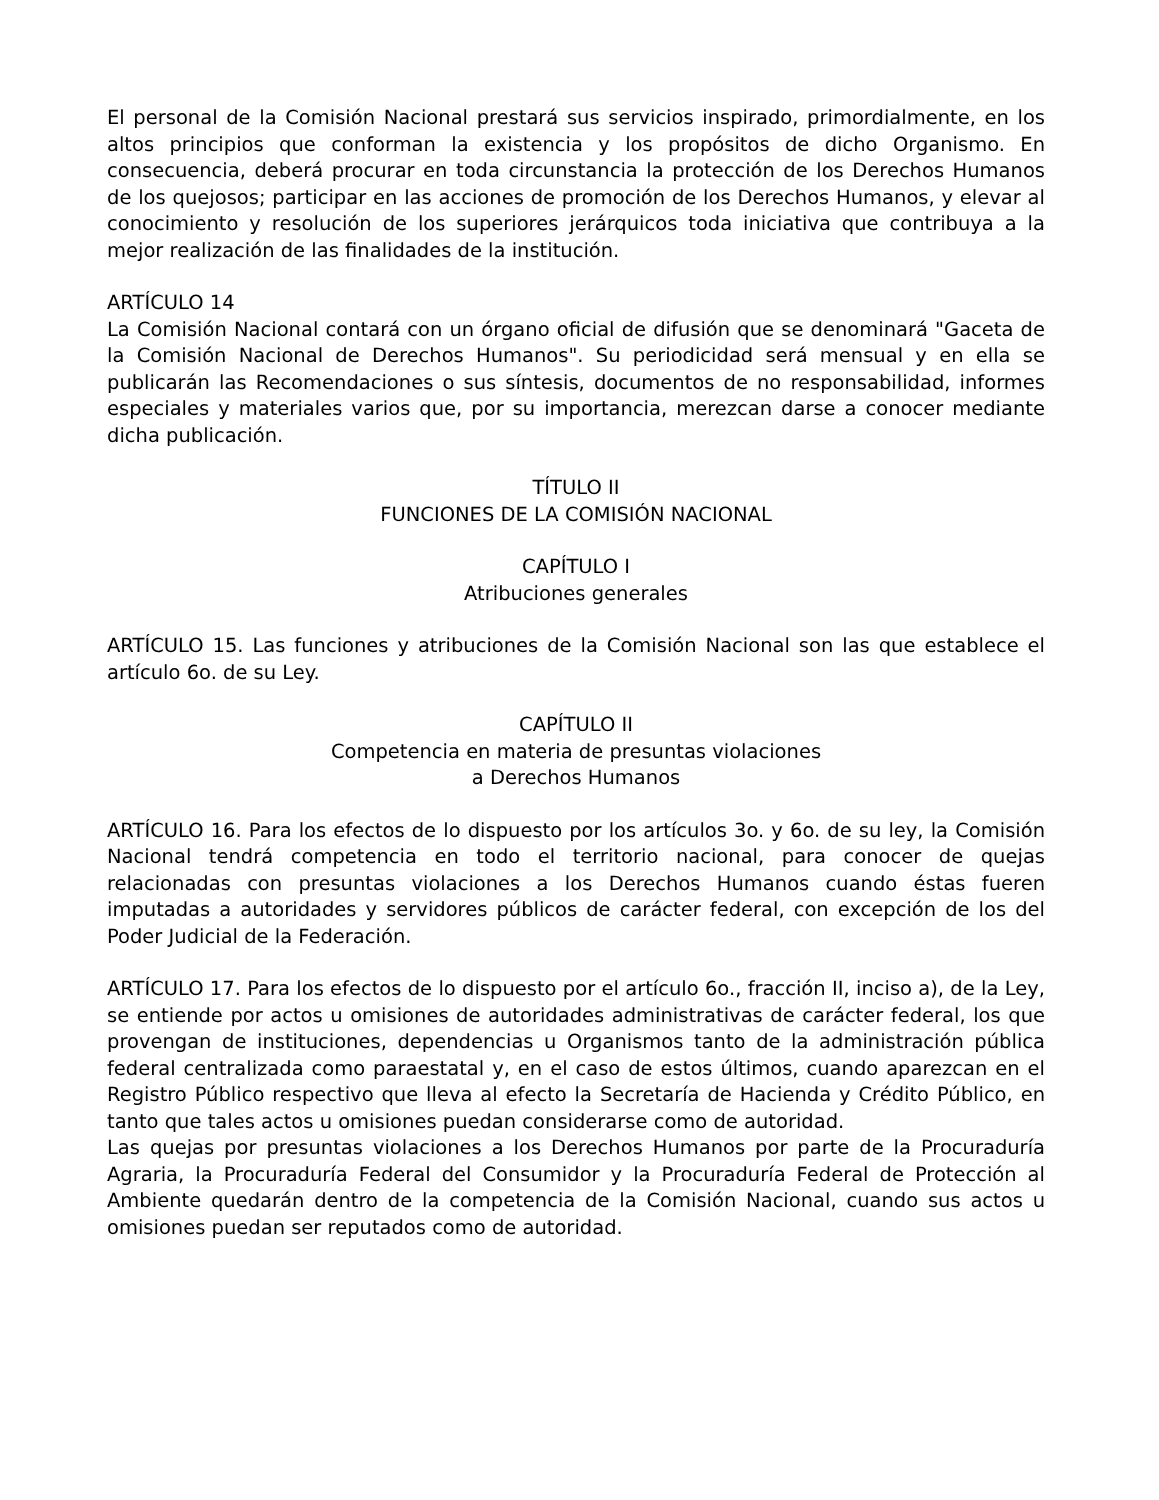El personal de la Comisión Nacional prestará sus servicios inspirado, primordialmente, en los altos principios que conforman la existencia y los propósitos de dicho Organismo. En consecuencia, deberá procurar en toda circunstancia la protección de los Derechos Humanos de los quejosos; participar en las acciones de promoción de los Derechos Humanos, y elevar al conocimiento y resolución de los superiores jerárquicos toda iniciativa que contribuya a la mejor realización de las finalidades de la institución.
ARTÍCULO 14
La Comisión Nacional contará con un órgano oficial de difusión que se denominará "Gaceta de la Comisión Nacional de Derechos Humanos". Su periodicidad será mensual y en ella se publicarán las Recomendaciones o sus síntesis, documentos de no responsabilidad, informes especiales y materiales varios que, por su importancia, merezcan darse a conocer mediante dicha publicación.
TÍTULO II
FUNCIONES DE LA COMISIÓN NACIONAL
CAPÍTULO I
Atribuciones generales
ARTÍCULO 15. Las funciones y atribuciones de la Comisión Nacional son las que establece el artículo 6o. de su Ley.
CAPÍTULO II
Competencia en materia de presuntas violaciones
a Derechos Humanos
ARTÍCULO 16. Para los efectos de lo dispuesto por los artículos 3o. y 6o. de su ley, la Comisión Nacional tendrá competencia en todo el territorio nacional, para conocer de quejas relacionadas con presuntas violaciones a los Derechos Humanos cuando éstas fueren imputadas a autoridades y servidores públicos de carácter federal, con excepción de los del Poder Judicial de la Federación.
ARTÍCULO 17. Para los efectos de lo dispuesto por el artículo 6o., fracción II, inciso a), de la Ley, se entiende por actos u omisiones de autoridades administrativas de carácter federal, los que provengan de instituciones, dependencias u Organismos tanto de la administración pública federal centralizada como paraestatal y, en el caso de estos últimos, cuando aparezcan en el Registro Público respectivo que lleva al efecto la Secretaría de Hacienda y Crédito Público, en tanto que tales actos u omisiones puedan considerarse como de autoridad.
Las quejas por presuntas violaciones a los Derechos Humanos por parte de la Procuraduría Agraria, la Procuraduría Federal del Consumidor y la Procuraduría Federal de Protección al Ambiente quedarán dentro de la competencia de la Comisión Nacional, cuando sus actos u omisiones puedan ser reputados como de autoridad.